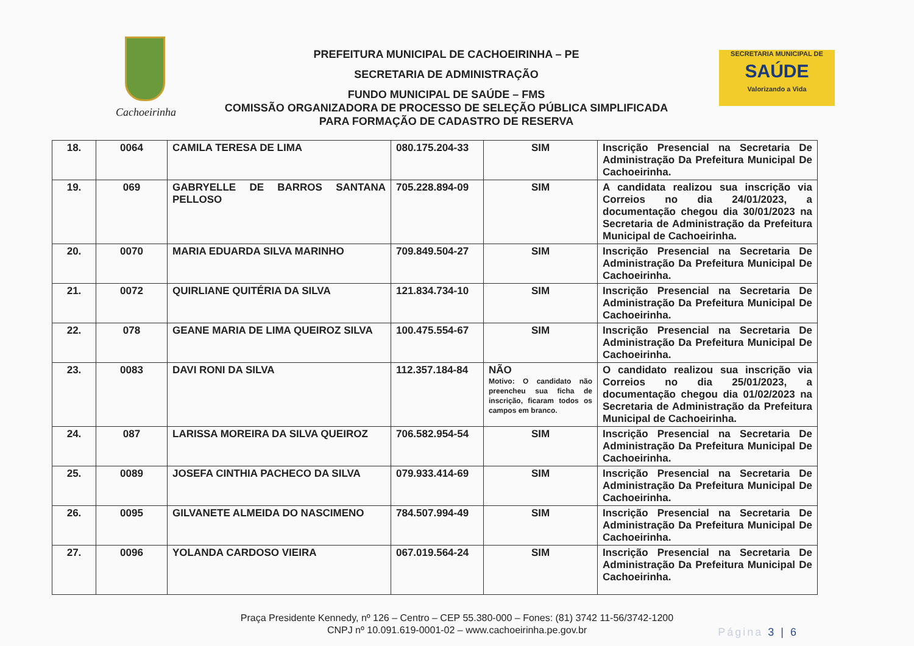Cachoeirinha
PREFEITURA MUNICIPAL DE CACHOEIRINHA – PE
SECRETARIA DE ADMINISTRAÇÃO
FUNDO MUNICIPAL DE SAÚDE – FMS
COMISSÃO ORGANIZADORA DE PROCESSO DE SELEÇÃO PÚBLICA SIMPLIFICADA
PARA FORMAÇÃO DE CADASTRO DE RESERVA
SECRETARIA MUNICIPAL DE
SAÚDE
Valorizando a Vida
| 18. | 0064 | CAMILA TERESA DE LIMA | 080.175.204-33 | SIM | Inscrição Presencial na Secretaria De Administração Da Prefeitura Municipal De Cachoeirinha. |
| 19. | 069 | GABRYELLE DE BARROS SANTANA PELLOSO | 705.228.894-09 | SIM | A candidata realizou sua inscrição via Correios no dia 24/01/2023, a documentação chegou dia 30/01/2023 na Secretaria de Administração da Prefeitura Municipal de Cachoeirinha. |
| 20. | 0070 | MARIA EDUARDA SILVA MARINHO | 709.849.504-27 | SIM | Inscrição Presencial na Secretaria De Administração Da Prefeitura Municipal De Cachoeirinha. |
| 21. | 0072 | QUIRLIANE QUITÉRIA DA SILVA | 121.834.734-10 | SIM | Inscrição Presencial na Secretaria De Administração Da Prefeitura Municipal De Cachoeirinha. |
| 22. | 078 | GEANE MARIA DE LIMA QUEIROZ SILVA | 100.475.554-67 | SIM | Inscrição Presencial na Secretaria De Administração Da Prefeitura Municipal De Cachoeirinha. |
| 23. | 0083 | DAVI RONI DA SILVA | 112.357.184-84 | NÃO Motivo: O candidato não preencheu sua ficha de inscrição, ficaram todos os campos em branco. | O candidato realizou sua inscrição via Correios no dia 25/01/2023, a documentação chegou dia 01/02/2023 na Secretaria de Administração da Prefeitura Municipal de Cachoeirinha. |
| 24. | 087 | LARISSA MOREIRA DA SILVA QUEIROZ | 706.582.954-54 | SIM | Inscrição Presencial na Secretaria De Administração Da Prefeitura Municipal De Cachoeirinha. |
| 25. | 0089 | JOSEFA CINTHIA PACHECO DA SILVA | 079.933.414-69 | SIM | Inscrição Presencial na Secretaria De Administração Da Prefeitura Municipal De Cachoeirinha. |
| 26. | 0095 | GILVANETE ALMEIDA DO NASCIMENO | 784.507.994-49 | SIM | Inscrição Presencial na Secretaria De Administração Da Prefeitura Municipal De Cachoeirinha. |
| 27. | 0096 | YOLANDA CARDOSO VIEIRA | 067.019.564-24 | SIM | Inscrição Presencial na Secretaria De Administração Da Prefeitura Municipal De Cachoeirinha. |
Praça Presidente Kennedy, nº 126 – Centro – CEP 55.380-000 – Fones: (81) 3742 11-56/3742-1200
CNPJ nº 10.091.619-0001-02 – www.cachoeirinha.pe.gov.br
Página 3 | 6